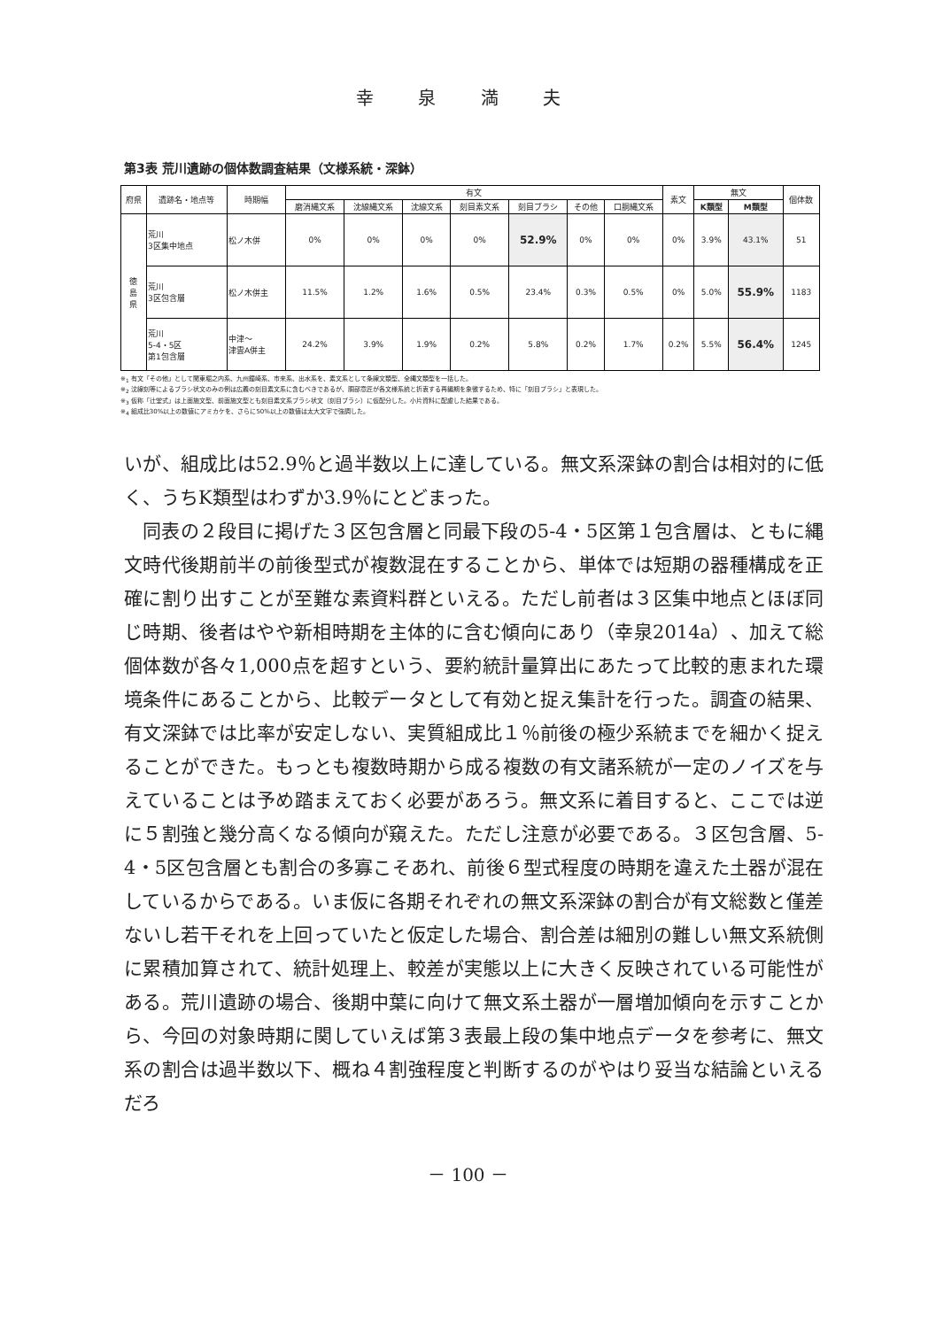幸 泉 満 夫
第3表 荒川遺跡の個体数調査結果（文様系統・深鉢）
| 府県 | 遺跡名・地点等 | 時期幅 | 有文 | | | | | | | 素文 | 無文 | | 個体数 |
| --- | --- | --- | --- | --- | --- | --- | --- | --- | --- | --- | --- | --- | --- |
| | | | 磨消縄文系 | 沈線縄文系 | 沈線文系 | 刻目素文系 | 刻目ブラシ | その他 | 口胴縄文系 | | K類型 | M類型 | |
| 徳 島 県 | 荒川 3区集中地点 | 松ノ木併 | 0% | 0% | 0% | 0% | 52.9% | 0% | 0% | 0% | 3.9% | 43.1% | 51 |
| | 荒川 3区包含層 | 松ノ木併主 | 11.5% | 1.2% | 1.6% | 0.5% | 23.4% | 0.3% | 0.5% | 0% | 5.0% | 55.9% | 1183 |
| | 荒川 5-4・5区 第1包含層 | 中津～ 津雲A併主 | 24.2% | 3.9% | 1.9% | 0.2% | 5.8% | 0.2% | 1.7% | 0.2% | 5.5% | 56.4% | 1245 |
※<sub>1</sub> 有文「その他」として関東堀之内系、九州鐘崎系、市来系、出水系を、素文系として条線文類型、全縄文類型を一括した。
※<sub>2</sub> 沈線刻等によるブラシ状文のみの例は広義の刻目素文系に含むべきであるが、胴部意匠が各文様系統と折衷する再編期を象徴するため、特に「刻目ブラシ」と表現した。
※<sub>3</sub> 仮称「辻堂式」は上面施文型、前面施文型とも刻目素文系ブラシ状文（刻目ブラシ）に仮配分した。小片資料に配慮した結果である。
※<sub>4</sub> 組成比30%以上の数値にアミカケを、さらに50%以上の数値は太大文字で強調した。
いが、組成比は52.9％と過半数以上に達している。無文系深鉢の割合は相対的に低く、うちK類型はわずか3.9％にとどまった。
　同表の２段目に掲げた３区包含層と同最下段の5-4・5区第１包含層は、ともに縄文時代後期前半の前後型式が複数混在することから、単体では短期の器種構成を正確に割り出すことが至難な素資料群といえる。ただし前者は３区集中地点とほぼ同じ時期、後者はやや新相時期を主体的に含む傾向にあり（幸泉2014a）、加えて総個体数が各々1,000点を超すという、要約統計量算出にあたって比較的恵まれた環境条件にあることから、比較データとして有効と捉え集計を行った。調査の結果、有文深鉢では比率が安定しない、実質組成比１％前後の極少系統までを細かく捉えることができた。もっとも複数時期から成る複数の有文諸系統が一定のノイズを与えていることは予め踏まえておく必要があろう。無文系に着目すると、ここでは逆に５割強と幾分高くなる傾向が窺えた。ただし注意が必要である。３区包含層、5-4・5区包含層とも割合の多寡こそあれ、前後６型式程度の時期を違えた土器が混在しているからである。いま仮に各期それぞれの無文系深鉢の割合が有文総数と僅差ないし若干それを上回っていたと仮定した場合、割合差は細別の難しい無文系統側に累積加算されて、統計処理上、較差が実態以上に大きく反映されている可能性がある。荒川遺跡の場合、後期中葉に向けて無文系土器が一層増加傾向を示すことから、今回の対象時期に関していえば第３表最上段の集中地点データを参考に、無文系の割合は過半数以下、概ね４割強程度と判断するのがやはり妥当な結論といえるだろ
－ 100 －